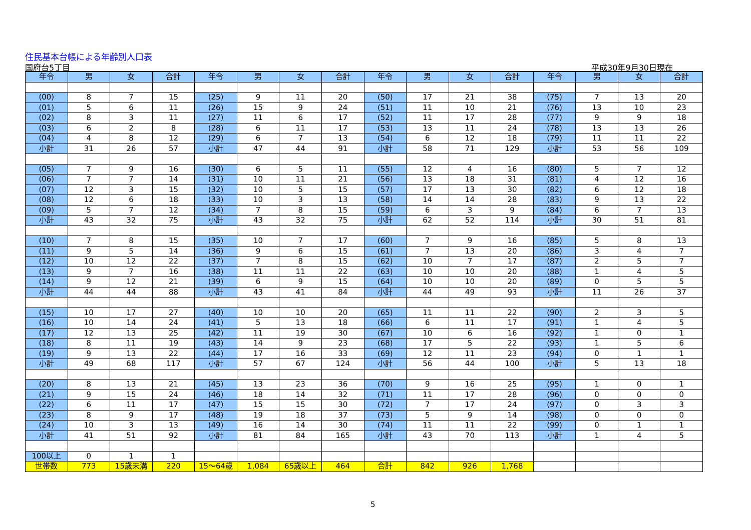住民基本台帳による年齢別人口表
国府台5丁目 平成30年9月30日現在
| 年令 | 男 | 女 | 合計 | 年令 | 男 | 女 | 合計 | 年令 | 男 | 女 | 合計 | 年令 | 男 | 女 | 合計 |
| --- | --- | --- | --- | --- | --- | --- | --- | --- | --- | --- | --- | --- | --- | --- | --- |
| (00) | 8 | 7 | 15 | (25) | 9 | 11 | 20 | (50) | 17 | 21 | 38 | (75) | 7 | 13 | 20 |
| (01) | 5 | 6 | 11 | (26) | 15 | 9 | 24 | (51) | 11 | 10 | 21 | (76) | 13 | 10 | 23 |
| (02) | 8 | 3 | 11 | (27) | 11 | 6 | 17 | (52) | 11 | 17 | 28 | (77) | 9 | 9 | 18 |
| (03) | 6 | 2 | 8 | (28) | 6 | 11 | 17 | (53) | 13 | 11 | 24 | (78) | 13 | 13 | 26 |
| (04) | 4 | 8 | 12 | (29) | 6 | 7 | 13 | (54) | 6 | 12 | 18 | (79) | 11 | 11 | 22 |
| 小計 | 31 | 26 | 57 | 小計 | 47 | 44 | 91 | 小計 | 58 | 71 | 129 | 小計 | 53 | 56 | 109 |
| (05) | 7 | 9 | 16 | (30) | 6 | 5 | 11 | (55) | 12 | 4 | 16 | (80) | 5 | 7 | 12 |
| (06) | 7 | 7 | 14 | (31) | 10 | 11 | 21 | (56) | 13 | 18 | 31 | (81) | 4 | 12 | 16 |
| (07) | 12 | 3 | 15 | (32) | 10 | 5 | 15 | (57) | 17 | 13 | 30 | (82) | 6 | 12 | 18 |
| (08) | 12 | 6 | 18 | (33) | 10 | 3 | 13 | (58) | 14 | 14 | 28 | (83) | 9 | 13 | 22 |
| (09) | 5 | 7 | 12 | (34) | 7 | 8 | 15 | (59) | 6 | 3 | 9 | (84) | 6 | 7 | 13 |
| 小計 | 43 | 32 | 75 | 小計 | 43 | 32 | 75 | 小計 | 62 | 52 | 114 | 小計 | 30 | 51 | 81 |
| (10) | 7 | 8 | 15 | (35) | 10 | 7 | 17 | (60) | 7 | 9 | 16 | (85) | 5 | 8 | 13 |
| (11) | 9 | 5 | 14 | (36) | 9 | 6 | 15 | (61) | 7 | 13 | 20 | (86) | 3 | 4 | 7 |
| (12) | 10 | 12 | 22 | (37) | 7 | 8 | 15 | (62) | 10 | 7 | 17 | (87) | 2 | 5 | 7 |
| (13) | 9 | 7 | 16 | (38) | 11 | 11 | 22 | (63) | 10 | 10 | 20 | (88) | 1 | 4 | 5 |
| (14) | 9 | 12 | 21 | (39) | 6 | 9 | 15 | (64) | 10 | 10 | 20 | (89) | 0 | 5 | 5 |
| 小計 | 44 | 44 | 88 | 小計 | 43 | 41 | 84 | 小計 | 44 | 49 | 93 | 小計 | 11 | 26 | 37 |
| (15) | 10 | 17 | 27 | (40) | 10 | 10 | 20 | (65) | 11 | 11 | 22 | (90) | 2 | 3 | 5 |
| (16) | 10 | 14 | 24 | (41) | 5 | 13 | 18 | (66) | 6 | 11 | 17 | (91) | 1 | 4 | 5 |
| (17) | 12 | 13 | 25 | (42) | 11 | 19 | 30 | (67) | 10 | 6 | 16 | (92) | 1 | 0 | 1 |
| (18) | 8 | 11 | 19 | (43) | 14 | 9 | 23 | (68) | 17 | 5 | 22 | (93) | 1 | 5 | 6 |
| (19) | 9 | 13 | 22 | (44) | 17 | 16 | 33 | (69) | 12 | 11 | 23 | (94) | 0 | 1 | 1 |
| 小計 | 49 | 68 | 117 | 小計 | 57 | 67 | 124 | 小計 | 56 | 44 | 100 | 小計 | 5 | 13 | 18 |
| (20) | 8 | 13 | 21 | (45) | 13 | 23 | 36 | (70) | 9 | 16 | 25 | (95) | 1 | 0 | 1 |
| (21) | 9 | 15 | 24 | (46) | 18 | 14 | 32 | (71) | 11 | 17 | 28 | (96) | 0 | 0 | 0 |
| (22) | 6 | 11 | 17 | (47) | 15 | 15 | 30 | (72) | 7 | 17 | 24 | (97) | 0 | 3 | 3 |
| (23) | 8 | 9 | 17 | (48) | 19 | 18 | 37 | (73) | 5 | 9 | 14 | (98) | 0 | 0 | 0 |
| (24) | 10 | 3 | 13 | (49) | 16 | 14 | 30 | (74) | 11 | 11 | 22 | (99) | 0 | 1 | 1 |
| 小計 | 41 | 51 | 92 | 小計 | 81 | 84 | 165 | 小計 | 43 | 70 | 113 | 小計 | 1 | 4 | 5 |
| 100以上 | 0 | 1 | 1 | | | | | | | | | | | | |
| 世帯数 | 773 | 15歳未満 | 220 | 15～64歳 | 1,084 | 65歳以上 | 464 | 合計 | 842 | 926 | 1,768 | | | | |
5